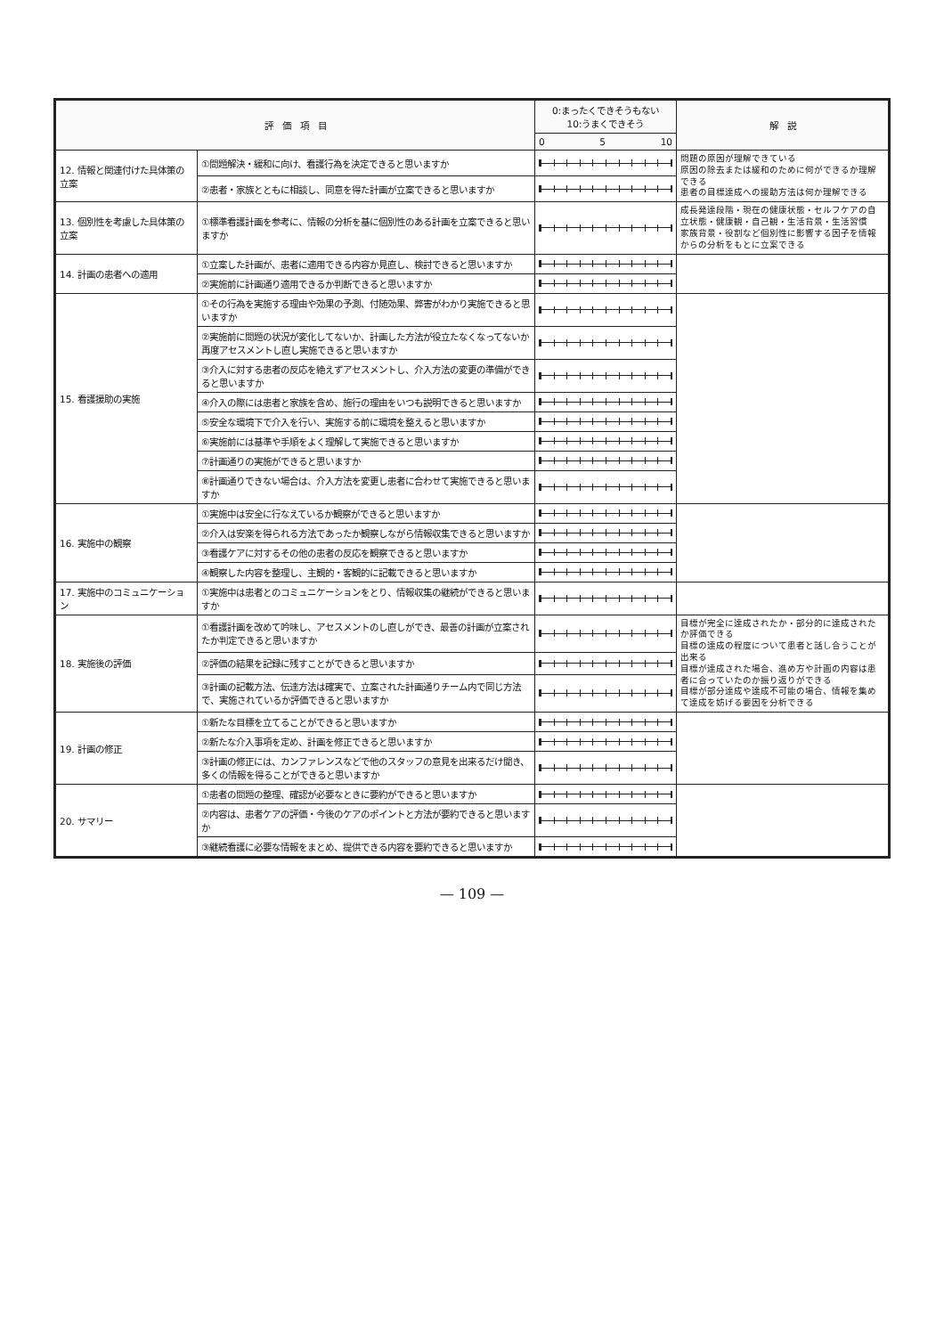| 評 価 項 目 | | 0:まったくできそうもない 10:うまくできそう | 解 説 |
| --- | --- | --- | --- |
| | | 0 5 10 | |
| 12. 情報と関連付けた具体策の立案 | ①問題解決・緩和に向け、看護行為を決定できると思いますか | | 問題の原因が理解できている 原因の除去または緩和のために何ができるか理解できる 患者の目標達成への援助方法は何か理解できる |
| | ②患者・家族とともに相談し、同意を得た計画が立案できると思いますか | | |
| 13. 個別性を考慮した具体策の立案 | ①標準看護計画を参考に、情報の分析を基に個別性のある計画を立案できると思いますか | | 成長発達段階・現在の健康状態・セルフケアの自立状態・健康観・自己観・生活背景・生活習慣 家族背景・役割など個別性に影響する因子を情報からの分析をもとに立案できる |
| 14. 計画の患者への適用 | ①立案した計画が、患者に適用できる内容か見直し、検討できると思いますか | | |
| | ②実施前に計画通り適用できるか判断できると思いますか | | |
| 15. 看護援助の実施 | ①その行為を実施する理由や効果の予測、付随効果、弊害がわかり実施できると思いますか | | |
| | ②実施前に問題の状況が変化してないか、計画した方法が役立たなくなってないか再度アセスメントし直し実施できると思いますか | | |
| | ③介入に対する患者の反応を絶えずアセスメントし、介入方法の変更の準備ができると思いますか | | |
| | ④介入の際には患者と家族を含め、施行の理由をいつも説明できると思いますか | | |
| | ⑤安全な環境下で介入を行い、実施する前に環境を整えると思いますか | | |
| | ⑥実施前には基準や手順をよく理解して実施できると思いますか | | |
| | ⑦計画通りの実施ができると思いますか | | |
| | ⑧計画通りできない場合は、介入方法を変更し患者に合わせて実施できると思いますか | | |
| 16. 実施中の観察 | ①実施中は安全に行なえているか観察ができると思いますか | | |
| | ②介入は安楽を得られる方法であったか観察しながら情報収集できると思いますか | | |
| | ③看護ケアに対するその他の患者の反応を観察できると思いますか | | |
| | ④観察した内容を整理し、主観的・客観的に記載できると思いますか | | |
| 17. 実施中のコミュニケーション | ①実施中は患者とのコミュニケーションをとり、情報収集の継続ができると思いますか | | |
| 18. 実施後の評価 | ①看護計画を改めて吟味し、アセスメントのし直しができ、最善の計画が立案されたか判定できると思いますか | | 目標が完全に達成されたか・部分的に達成されたか評価できる 目標の達成の程度について患者と話し合うことが出来る 目標が達成された場合、進め方や計画の内容は患者に合っていたのか振り返りができる 目標が部分達成や達成不可能の場合、情報を集めて達成を妨げる要因を分析できる |
| | ②評価の結果を記録に残すことができると思いますか | | |
| | ③計画の記載方法、伝達方法は確実で、立案された計画通りチーム内で同じ方法で、実施されているか評価できると思いますか | | |
| 19. 計画の修正 | ①新たな目標を立てることができると思いますか | | |
| | ②新たな介入事項を定め、計画を修正できると思いますか | | |
| | ③計画の修正には、カンファレンスなどで他のスタッフの意見を出来るだけ聞き、多くの情報を得ることができると思いますか | | |
| 20. サマリー | ①患者の問題の整理、確認が必要なときに要約ができると思いますか | | |
| | ②内容は、患者ケアの評価・今後のケアのポイントと方法が要約できると思いますか | | |
| | ③継続看護に必要な情報をまとめ、提供できる内容を要約できると思いますか | | |
— 109 —